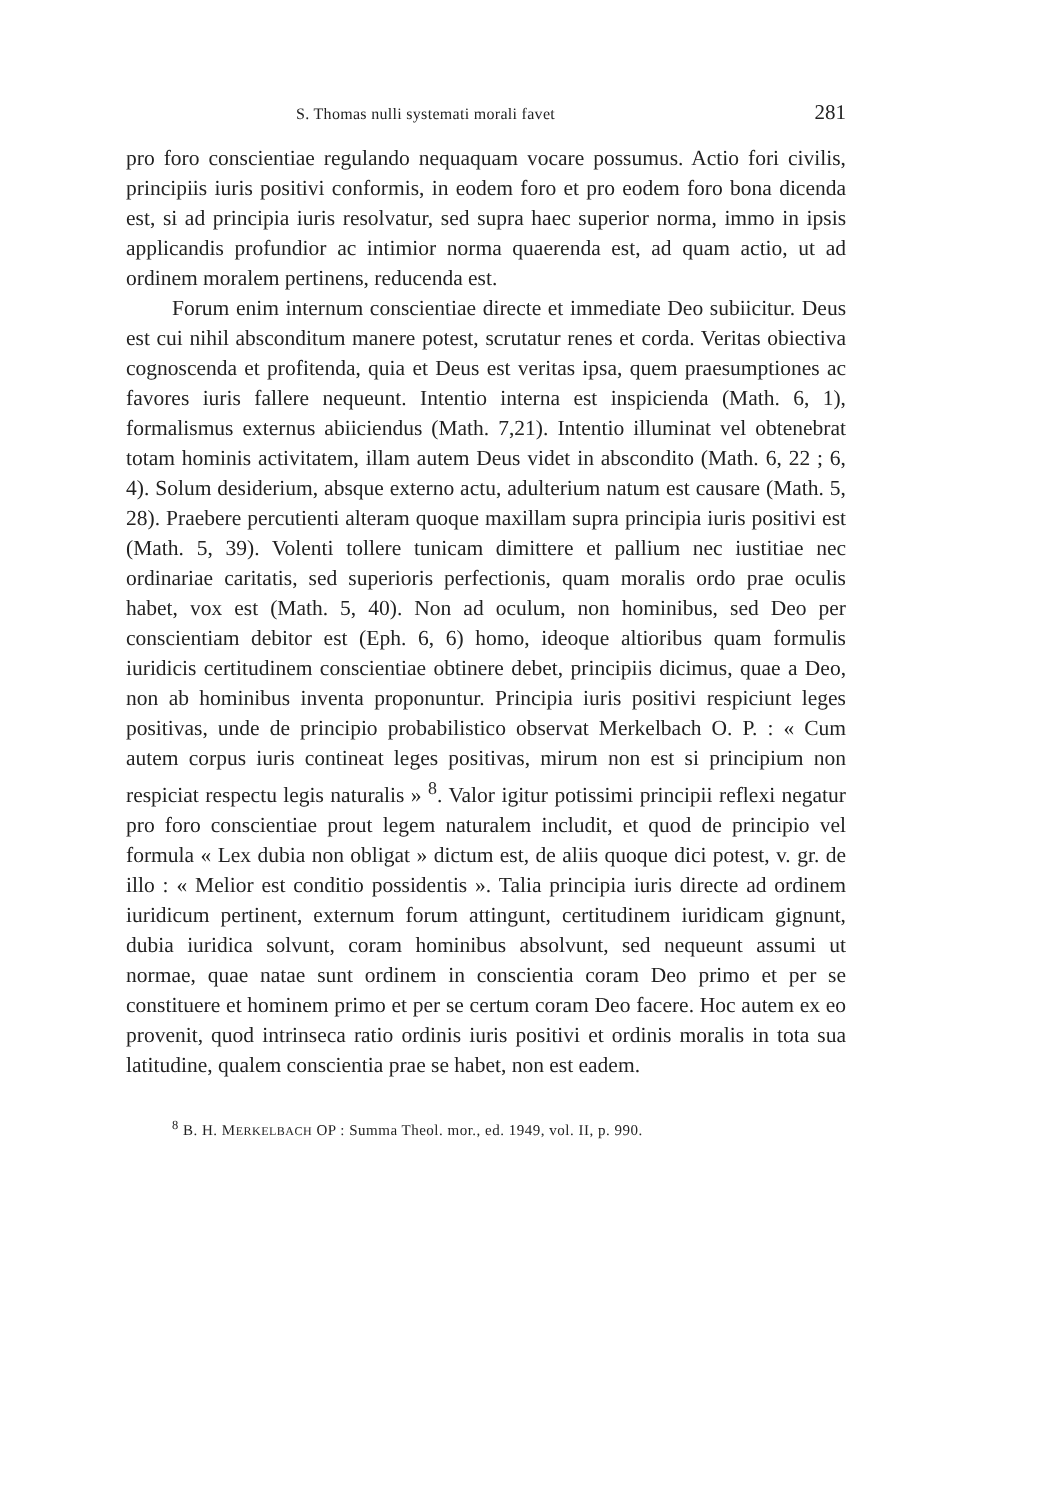S. Thomas nulli systemati morali favet 281
pro foro conscientiae regulando nequaquam vocare possumus. Actio fori civilis, principiis iuris positivi conformis, in eodem foro et pro eodem foro bona dicenda est, si ad principia iuris resolvatur, sed supra haec superior norma, immo in ipsis applicandis profundior ac intimior norma quaerenda est, ad quam actio, ut ad ordinem moralem pertinens, reducenda est.
Forum enim internum conscientiae directe et immediate Deo subiicitur. Deus est cui nihil absconditum manere potest, scrutatur renes et corda. Veritas obiectiva cognoscenda et profitenda, quia et Deus est veritas ipsa, quem praesumptiones ac favores iuris fallere nequeunt. Intentio interna est inspicienda (Math. 6, 1), formalismus externus abiiciendus (Math. 7,21). Intentio illuminat vel obtenebrat totam hominis activitatem, illam autem Deus videt in abscondito (Math. 6, 22 ; 6, 4). Solum desiderium, absque externo actu, adulterium natum est causare (Math. 5, 28). Praebere percutienti alteram quoque maxillam supra principia iuris positivi est (Math. 5, 39). Volenti tollere tunicam dimittere et pallium nec iustitiae nec ordinariae caritatis, sed superioris perfectionis, quam moralis ordo prae oculis habet, vox est (Math. 5, 40). Non ad oculum, non hominibus, sed Deo per conscientiam debitor est (Eph. 6, 6) homo, ideoque altioribus quam formulis iuridicis certitudinem conscientiae obtinere debet, principiis dicimus, quae a Deo, non ab hominibus inventa proponuntur. Principia iuris positivi respiciunt leges positivas, unde de principio probabilistico observat Merkelbach O. P. : « Cum autem corpus iuris contineat leges positivas, mirum non est si principium non respiciat respectu legis naturalis » <sup>8</sup>. Valor igitur potissimi principii reflexi negatur pro foro conscientiae prout legem naturalem includit, et quod de principio vel formula « Lex dubia non obligat » dictum est, de aliis quoque dici potest, v. gr. de illo : « Melior est conditio possidentis ». Talia principia iuris directe ad ordinem iuridicum pertinent, externum forum attingunt, certitudinem iuridicam gignunt, dubia iuridica solvunt, coram hominibus absolvunt, sed nequeunt assumi ut normae, quae natae sunt ordinem in conscientia coram Deo primo et per se constituere et hominem primo et per se certum coram Deo facere. Hoc autem ex eo provenit, quod intrinseca ratio ordinis iuris positivi et ordinis moralis in tota sua latitudine, qualem conscientia prae se habet, non est eadem.
<sup>8</sup> B. H. MERKELBACH OP : Summa Theol. mor., ed. 1949, vol. II, p. 990.